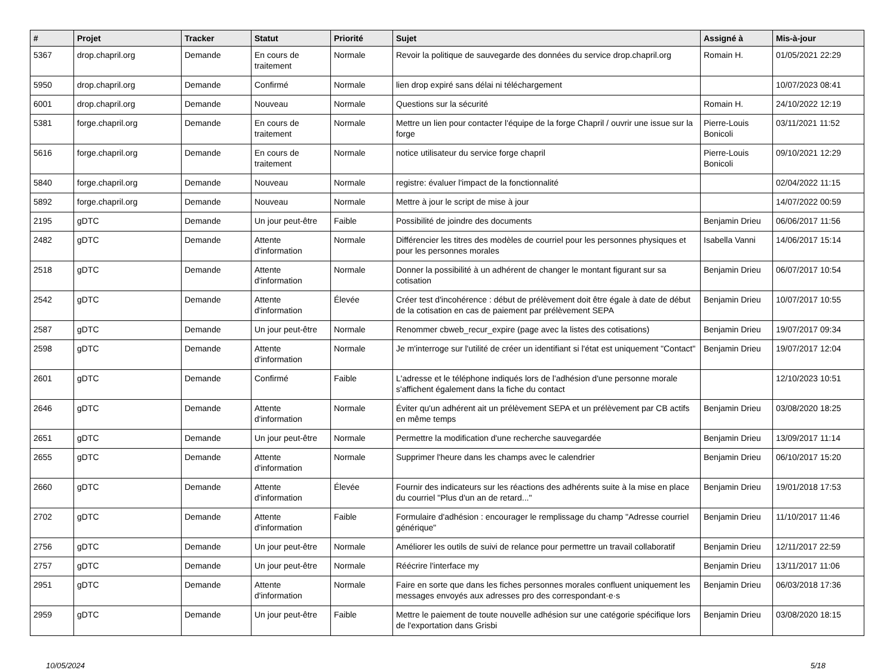| # | Projet | Tracker | Statut | Priorité | Sujet | Assigné à | Mis-à-jour |
| --- | --- | --- | --- | --- | --- | --- | --- |
| 5367 | drop.chapril.org | Demande | En cours de traitement | Normale | Revoir la politique de sauvegarde des données du service drop.chapril.org | Romain H. | 01/05/2021 22:29 |
| 5950 | drop.chapril.org | Demande | Confirmé | Normale | lien drop expiré sans délai ni téléchargement | | 10/07/2023 08:41 |
| 6001 | drop.chapril.org | Demande | Nouveau | Normale | Questions sur la sécurité | Romain H. | 24/10/2022 12:19 |
| 5381 | forge.chapril.org | Demande | En cours de traitement | Normale | Mettre un lien pour contacter l'équipe de la forge Chapril / ouvrir une issue sur la forge | Pierre-Louis Bonicoli | 03/11/2021 11:52 |
| 5616 | forge.chapril.org | Demande | En cours de traitement | Normale | notice utilisateur du service forge chapril | Pierre-Louis Bonicoli | 09/10/2021 12:29 |
| 5840 | forge.chapril.org | Demande | Nouveau | Normale | registre: évaluer l'impact de la fonctionnalité | | 02/04/2022 11:15 |
| 5892 | forge.chapril.org | Demande | Nouveau | Normale | Mettre à jour le script de mise à jour | | 14/07/2022 00:59 |
| 2195 | gDTC | Demande | Un jour peut-être | Faible | Possibilité de joindre des documents | Benjamin Drieu | 06/06/2017 11:56 |
| 2482 | gDTC | Demande | Attente d'information | Normale | Différencier les titres des modèles de courriel pour les personnes physiques et pour les personnes morales | Isabella Vanni | 14/06/2017 15:14 |
| 2518 | gDTC | Demande | Attente d'information | Normale | Donner la possibilité à un adhérent de changer le montant figurant sur sa cotisation | Benjamin Drieu | 06/07/2017 10:54 |
| 2542 | gDTC | Demande | Attente d'information | Élevée | Créer test d'incohérence : début de prélèvement doit être égale à date de début de la cotisation en cas de paiement par prélèvement SEPA | Benjamin Drieu | 10/07/2017 10:55 |
| 2587 | gDTC | Demande | Un jour peut-être | Normale | Renommer cbweb_recur_expire (page avec la listes des cotisations) | Benjamin Drieu | 19/07/2017 09:34 |
| 2598 | gDTC | Demande | Attente d'information | Normale | Je m'interroge sur l'utilité de créer un identifiant si l'état est uniquement "Contact" | Benjamin Drieu | 19/07/2017 12:04 |
| 2601 | gDTC | Demande | Confirmé | Faible | L'adresse et le téléphone indiqués lors de l'adhésion d'une personne morale s'affichent également dans la fiche du contact | | 12/10/2023 10:51 |
| 2646 | gDTC | Demande | Attente d'information | Normale | Éviter qu'un adhérent ait un prélèvement SEPA et un prélèvement par CB actifs en même temps | Benjamin Drieu | 03/08/2020 18:25 |
| 2651 | gDTC | Demande | Un jour peut-être | Normale | Permettre la modification d'une recherche sauvegardée | Benjamin Drieu | 13/09/2017 11:14 |
| 2655 | gDTC | Demande | Attente d'information | Normale | Supprimer l'heure dans les champs avec le calendrier | Benjamin Drieu | 06/10/2017 15:20 |
| 2660 | gDTC | Demande | Attente d'information | Élevée | Fournir des indicateurs sur les réactions des adhérents suite à la mise en place du courriel "Plus d'un an de retard..." | Benjamin Drieu | 19/01/2018 17:53 |
| 2702 | gDTC | Demande | Attente d'information | Faible | Formulaire d'adhésion : encourager le remplissage du champ "Adresse courriel générique" | Benjamin Drieu | 11/10/2017 11:46 |
| 2756 | gDTC | Demande | Un jour peut-être | Normale | Améliorer les outils de suivi de relance pour permettre un travail collaboratif | Benjamin Drieu | 12/11/2017 22:59 |
| 2757 | gDTC | Demande | Un jour peut-être | Normale | Réécrire l'interface my | Benjamin Drieu | 13/11/2017 11:06 |
| 2951 | gDTC | Demande | Attente d'information | Normale | Faire en sorte que dans les fiches personnes morales confluent uniquement les messages envoyés aux adresses pro des correspondant·e·s | Benjamin Drieu | 06/03/2018 17:36 |
| 2959 | gDTC | Demande | Un jour peut-être | Faible | Mettre le paiement de toute nouvelle adhésion sur une catégorie spécifique lors de l'exportation dans Grisbi | Benjamin Drieu | 03/08/2020 18:15 |
10/05/2024 5/18